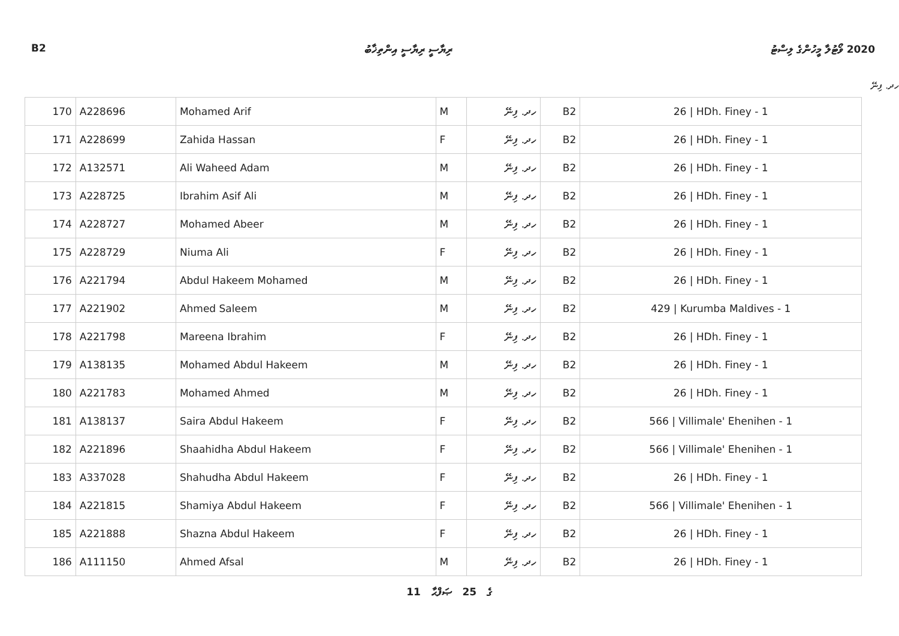B2 ރިޔާސީ ރިޔާސީ އިންތިޚާބު 2020 ވޯޓުލާ މީހުންގެ ލިސްޓު
ހދ. ފިނޭ
| 170 | A228696 | Mohamed Arif | M | ހދ. ފިނޭ | B2 | 26 / HDh. Finey - 1 |
| 171 | A228699 | Zahida Hassan | F | ހދ. ފިނޭ | B2 | 26 / HDh. Finey - 1 |
| 172 | A132571 | Ali Waheed Adam | M | ހދ. ފިނޭ | B2 | 26 / HDh. Finey - 1 |
| 173 | A228725 | Ibrahim Asif Ali | M | ހދ. ފިނޭ | B2 | 26 / HDh. Finey - 1 |
| 174 | A228727 | Mohamed Abeer | M | ހދ. ފިނޭ | B2 | 26 / HDh. Finey - 1 |
| 175 | A228729 | Niuma Ali | F | ހދ. ފިނޭ | B2 | 26 / HDh. Finey - 1 |
| 176 | A221794 | Abdul Hakeem Mohamed | M | ހދ. ފިނޭ | B2 | 26 / HDh. Finey - 1 |
| 177 | A221902 | Ahmed Saleem | M | ހދ. ފިނޭ | B2 | 429 / Kurumba Maldives - 1 |
| 178 | A221798 | Mareena Ibrahim | F | ހދ. ފިނޭ | B2 | 26 / HDh. Finey - 1 |
| 179 | A138135 | Mohamed Abdul Hakeem | M | ހދ. ފިނޭ | B2 | 26 / HDh. Finey - 1 |
| 180 | A221783 | Mohamed Ahmed | M | ހދ. ފިނޭ | B2 | 26 / HDh. Finey - 1 |
| 181 | A138137 | Saira Abdul Hakeem | F | ހދ. ފިނޭ | B2 | 566 / Villimale' Ehenihen - 1 |
| 182 | A221896 | Shaahidha Abdul Hakeem | F | ހދ. ފިނޭ | B2 | 566 / Villimale' Ehenihen - 1 |
| 183 | A337028 | Shahudha Abdul Hakeem | F | ހދ. ފިނޭ | B2 | 26 / HDh. Finey - 1 |
| 184 | A221815 | Shamiya Abdul Hakeem | F | ހދ. ފިނޭ | B2 | 566 / Villimale' Ehenihen - 1 |
| 185 | A221888 | Shazna Abdul Hakeem | F | ހދ. ފިނޭ | B2 | 26 / HDh. Finey - 1 |
| 186 | A111150 | Ahmed Afsal | M | ހދ. ފިނޭ | B2 | 26 / HDh. Finey - 1 |
11 ގެ 25 ޞަފްޙާ